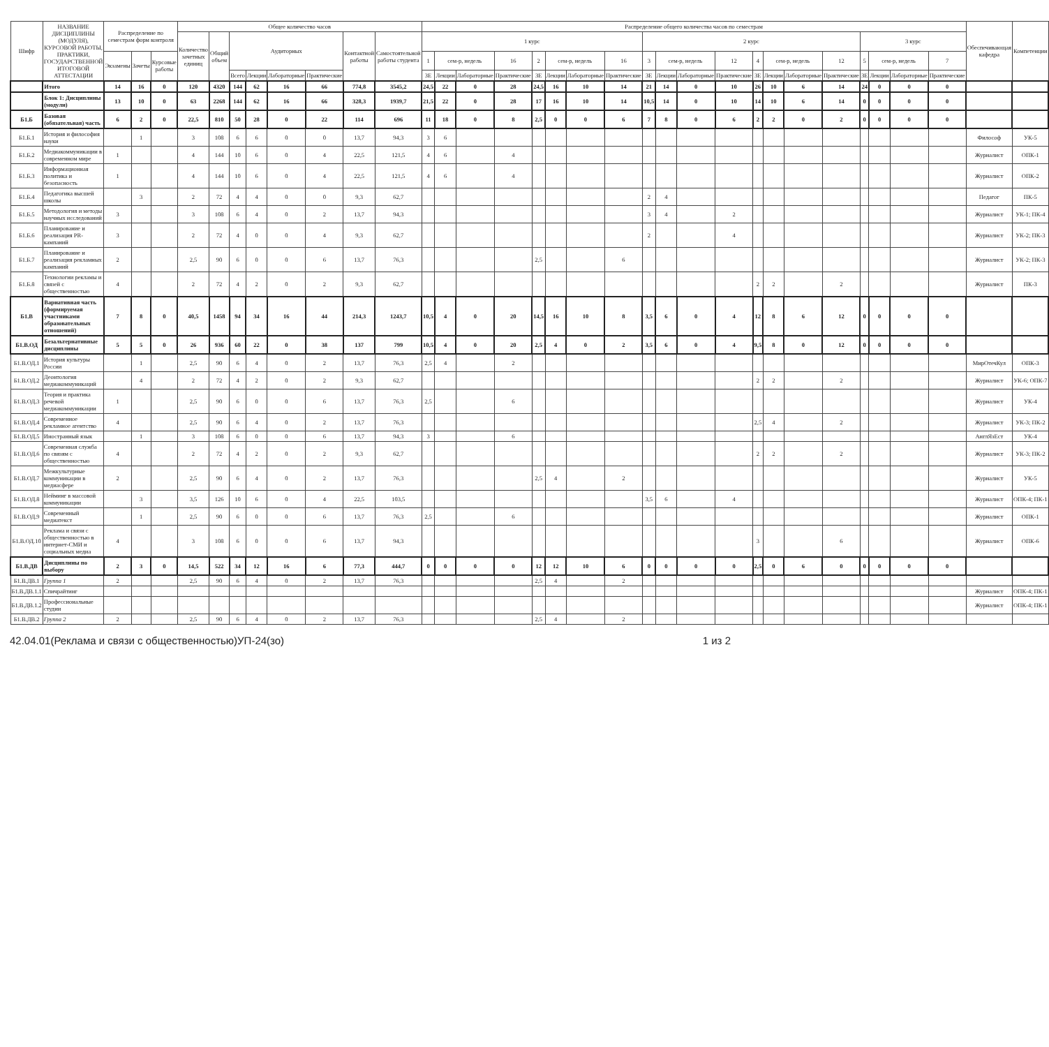| Шифр | НАЗВАНИЕ ДИСЦИПЛИНЫ (МОДУЛЯ), КУРСОВОЙ РАБОТЫ, ПРАКТИКИ, ГОСУДАРСТВЕННОЙ ИТОГОВОЙ АТТЕСТАЦИИ | Распределение по семестрам форм контроля | | | Общее количество часов | | | | | | | | Распределение общего количества часов по семестрам | | | | | | | | | | | | | | | | | | | | Обеспечивающая кафедра | Компетенции |
| --- | --- | --- | --- | --- | --- | --- | --- | --- | --- | --- | --- | --- | --- | --- | --- | --- | --- | --- | --- | --- | --- | --- | --- | --- | --- | --- | --- | --- | --- | --- | --- | --- | --- | --- |
| | | | | | Количество зачетных единиц | Общий объем | Аудиторных | | | | Контактной работы | Самостоятельной работы студента | 1 курс | | | | | | | | 2 курс | | | | | | | | 3 курс | | | | | |
| | | Экзамены | Зачеты | Курсовые работы | | | | | | | | | 1 | сем-р, недель | | 16 | 2 | сем-р, недель | | 16 | 3 | сем-р, недель | | 12 | 4 | сем-р, недель | | 12 | 5 | сем-р, недель | | 7 | | |
| | | | | | | | Всего | Лекции | Лабораторные | Практические | | | ЗЕ | Лекции | Лабораторные | Практические | ЗЕ | Лекции | Лабораторные | Практические | ЗЕ | Лекции | Лабораторные | Практические | ЗЕ | Лекции | Лабораторные | Практические | ЗЕ | Лекции | Лабораторные | Практические | | |
| | Итого | 14 | 16 | 0 | 120 | 4320 | 144 | 62 | 16 | 66 | 774,8 | 3545,2 | 24,5 | 22 | 0 | 28 | 24,5 | 16 | 10 | 14 | 21 | 14 | 0 | 10 | 26 | 10 | 6 | 14 | 24 | 0 | 0 | 0 | | |
| | Блок 1: Дисциплины (модули) | 13 | 10 | 0 | 63 | 2268 | 144 | 62 | 16 | 66 | 328,3 | 1939,7 | 21,5 | 22 | 0 | 28 | 17 | 16 | 10 | 14 | 10,5 | 14 | 0 | 10 | 14 | 10 | 6 | 14 | 0 | 0 | 0 | 0 | | |
| Б1.Б | Базовая (обязательная) часть | 6 | 2 | 0 | 22,5 | 810 | 50 | 28 | 0 | 22 | 114 | 696 | 11 | 18 | 0 | 8 | 2,5 | 0 | 0 | 6 | 7 | 8 | 0 | 6 | 2 | 2 | 0 | 2 | 0 | 0 | 0 | 0 | | |
| Б1.Б.1 | История и философия науки | | 1 | | 3 | 108 | 6 | 6 | 0 | 0 | 13,7 | 94,3 | 3 | 6 | | | | | | | | | | | | | | | | | | | Философ | УК-5 |
| Б1.Б.2 | Медиакоммуникации в современном мире | 1 | | | 4 | 144 | 10 | 6 | 0 | 4 | 22,5 | 121,5 | 4 | 6 | | 4 | | | | | | | | | | | | | | | | | Журналист | ОПК-1 |
| Б1.Б.3 | Информационная политика и безопасность | 1 | | | 4 | 144 | 10 | 6 | 0 | 4 | 22,5 | 121,5 | 4 | 6 | | 4 | | | | | | | | | | | | | | | | | Журналист | ОПК-2 |
| Б1.Б.4 | Педагогика высшей школы | | 3 | | 2 | 72 | 4 | 4 | 0 | 0 | 9,3 | 62,7 | | | | | | | | | 2 | 4 | | | | | | | | | | | Педагог | ПК-5 |
| Б1.Б.5 | Методология и методы научных исследований | 3 | | | 3 | 108 | 6 | 4 | 0 | 2 | 13,7 | 94,3 | | | | | | | | | 3 | 4 | | 2 | | | | | | | | | Журналист | УК-1; ПК-4 |
| Б1.Б.6 | Планирование и реализация PR-кампаний | 3 | | | 2 | 72 | 4 | 0 | 0 | 4 | 9,3 | 62,7 | | | | | | | | | 2 | | | 4 | | | | | | | | | Журналист | УК-2; ПК-3 |
| Б1.Б.7 | Планирование и реализация рекламных кампаний | 2 | | | 2,5 | 90 | 6 | 0 | 0 | 6 | 13,7 | 76,3 | | | | | 2,5 | | | 6 | | | | | | | | | | | | | Журналист | УК-2; ПК-3 |
| Б1.Б.8 | Технологии рекламы и связей с общественностью | 4 | | | 2 | 72 | 4 | 2 | 0 | 2 | 9,3 | 62,7 | | | | | | | | | | | | | 2 | 2 | | 2 | | | | | Журналист | ПК-3 |
| Б1.В | Вариативная часть (формируемая участниками образовательных отношений) | 7 | 8 | 0 | 40,5 | 1458 | 94 | 34 | 16 | 44 | 214,3 | 1243,7 | 10,5 | 4 | 0 | 20 | 14,5 | 16 | 10 | 8 | 3,5 | 6 | 0 | 4 | 12 | 8 | 6 | 12 | 0 | 0 | 0 | 0 | | |
| Б1.В.ОД | Безальтернативные дисциплины | 5 | 5 | 0 | 26 | 936 | 60 | 22 | 0 | 38 | 137 | 799 | 10,5 | 4 | 0 | 20 | 2,5 | 4 | 0 | 2 | 3,5 | 6 | 0 | 4 | 9,5 | 8 | 0 | 12 | 0 | 0 | 0 | 0 | | |
| Б1.В.ОД.1 | История культуры России | | 1 | | 2,5 | 90 | 6 | 4 | 0 | 2 | 13,7 | 76,3 | 2,5 | 4 | | 2 | | | | | | | | | | | | | | | | | МирОтечКул | ОПК-3 |
| Б1.В.ОД.2 | Деонтология медиакоммуникаций | | 4 | | 2 | 72 | 4 | 2 | 0 | 2 | 9,3 | 62,7 | | | | | | | | | | | | | 2 | 2 | | 2 | | | | | Журналист | УК-6; ОПК-7 |
| Б1.В.ОД.3 | Теория и практика речевой медиакоммуникации | 1 | | | 2,5 | 90 | 6 | 0 | 0 | 6 | 13,7 | 76,3 | 2,5 | | | 6 | | | | | | | | | | | | | | | | | Журналист | УК-4 |
| Б1.В.ОД.4 | Современное рекламное агентство | 4 | | | 2,5 | 90 | 6 | 4 | 0 | 2 | 13,7 | 76,3 | | | | | | | | | | | | | 2,5 | 4 | | 2 | | | | | Журналист | УК-3; ПК-2 |
| Б1.В.ОД.5 | Иностранный язык | | 1 | | 3 | 108 | 6 | 0 | 0 | 6 | 13,7 | 94,3 | 3 | | | 6 | | | | | | | | | | | | | | | | | АнглЯзЕст | УК-4 |
| Б1.В.ОД.6 | Современная служба по связям с общественностью | 4 | | | 2 | 72 | 4 | 2 | 0 | 2 | 9,3 | 62,7 | | | | | | | | | | | | | 2 | 2 | | 2 | | | | | Журналист | УК-3; ПК-2 |
| Б1.В.ОД.7 | Межкультурные коммуникации в медиасфере | 2 | | | 2,5 | 90 | 6 | 4 | 0 | 2 | 13,7 | 76,3 | | | | | 2,5 | 4 | | 2 | | | | | | | | | | | | | Журналист | УК-5 |
| Б1.В.ОД.8 | Нейминг в массовой коммуникации | | 3 | | 3,5 | 126 | 10 | 6 | 0 | 4 | 22,5 | 103,5 | | | | | | | | | 3,5 | 6 | | 4 | | | | | | | | | Журналист | ОПК-4; ПК-1 |
| Б1.В.ОД.9 | Современный медиатекст | | 1 | | 2,5 | 90 | 6 | 0 | 0 | 6 | 13,7 | 76,3 | 2,5 | | | 6 | | | | | | | | | | | | | | | | | Журналист | ОПК-1 |
| Б1.В.ОД.10 | Реклама и связи с общественностью в интернет-СМИ и социальных медиа | 4 | | | 3 | 108 | 6 | 0 | 0 | 6 | 13,7 | 94,3 | | | | | | | | | | | | | 3 | | | 6 | | | | | Журналист | ОПК-6 |
| Б1.В.ДВ | Дисциплины по выбору | 2 | 3 | 0 | 14,5 | 522 | 34 | 12 | 16 | 6 | 77,3 | 444,7 | 0 | 0 | 0 | 0 | 12 | 12 | 10 | 6 | 0 | 0 | 0 | 0 | 2,5 | 0 | 6 | 0 | 0 | 0 | 0 | 0 | | |
| Б1.В.ДВ.1 | Группа 1 | 2 | | | 2,5 | 90 | 6 | 4 | 0 | 2 | 13,7 | 76,3 | | | | | 2,5 | 4 | | 2 | | | | | | | | | | | | | | |
| Б1.В.ДВ.1.1 | Спичрайтинг | | | | | | | | | | | | | | | | | | | | | | | | | | | | | | | | Журналист | ОПК-4; ПК-1 |
| Б1.В.ДВ.1.2 | Профессиональные студии | | | | | | | | | | | | | | | | | | | | | | | | | | | | | | | | Журналист | ОПК-4; ПК-1 |
| Б1.В.ДВ.2 | Группа 2 | 2 | | | 2,5 | 90 | 6 | 4 | 0 | 2 | 13,7 | 76,3 | | | | | 2,5 | 4 | | 2 | | | | | | | | | | | | | | |
42.04.01(Реклама и связи с общественностью)УП-24(зо) 1 из 2